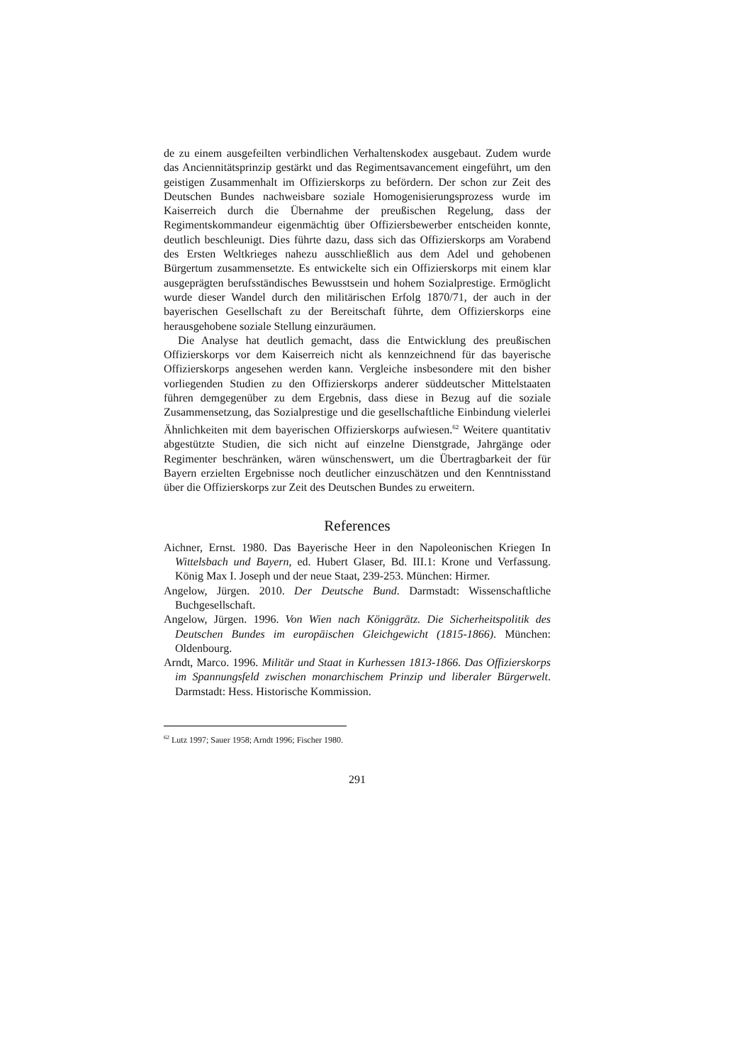de zu einem ausgefeilten verbindlichen Verhaltenskodex ausgebaut. Zudem wurde das Anciennitätsprinzip gestärkt und das Regimentsavancement eingeführt, um den geistigen Zusammenhalt im Offizierskorps zu befördern. Der schon zur Zeit des Deutschen Bundes nachweisbare soziale Homogenisierungsprozess wurde im Kaiserreich durch die Übernahme der preußischen Regelung, dass der Regimentskommandeur eigenmächtig über Offiziersbewerber entscheiden konnte, deutlich beschleunigt. Dies führte dazu, dass sich das Offizierskorps am Vorabend des Ersten Weltkrieges nahezu ausschließlich aus dem Adel und gehobenen Bürgertum zusammensetzte. Es entwickelte sich ein Offizierskorps mit einem klar ausgeprägten berufsständisches Bewusstsein und hohem Sozialprestige. Ermöglicht wurde dieser Wandel durch den militärischen Erfolg 1870/71, der auch in der bayerischen Gesellschaft zu der Bereitschaft führte, dem Offizierskorps eine herausgehobene soziale Stellung einzuräumen.
Die Analyse hat deutlich gemacht, dass die Entwicklung des preußischen Offizierskorps vor dem Kaiserreich nicht als kennzeichnend für das bayerische Offizierskorps angesehen werden kann. Vergleiche insbesondere mit den bisher vorliegenden Studien zu den Offizierskorps anderer süddeutscher Mittelstaaten führen demgegenüber zu dem Ergebnis, dass diese in Bezug auf die soziale Zusammensetzung, das Sozialprestige und die gesellschaftliche Einbindung vielerlei Ähnlichkeiten mit dem bayerischen Offizierskorps aufwiesen.<sup>62</sup> Weitere quantitativ abgestützte Studien, die sich nicht auf einzelne Dienstgrade, Jahrgänge oder Regimenter beschränken, wären wünschenswert, um die Übertragbarkeit der für Bayern erzielten Ergebnisse noch deutlicher einzuschätzen und den Kenntnisstand über die Offizierskorps zur Zeit des Deutschen Bundes zu erweitern.
References
Aichner, Ernst. 1980. Das Bayerische Heer in den Napoleonischen Kriegen In Wittelsbach und Bayern, ed. Hubert Glaser, Bd. III.1: Krone und Verfassung. König Max I. Joseph und der neue Staat, 239-253. München: Hirmer.
Angelow, Jürgen. 2010. Der Deutsche Bund. Darmstadt: Wissenschaftliche Buchgesellschaft.
Angelow, Jürgen. 1996. Von Wien nach Königgrätz. Die Sicherheitspolitik des Deutschen Bundes im europäischen Gleichgewicht (1815-1866). München: Oldenbourg.
Arndt, Marco. 1996. Militär und Staat in Kurhessen 1813-1866. Das Offizierskorps im Spannungsfeld zwischen monarchischem Prinzip und liberaler Bürgerwelt. Darmstadt: Hess. Historische Kommission.
<sup>62</sup> Lutz 1997; Sauer 1958; Arndt 1996; Fischer 1980.
291